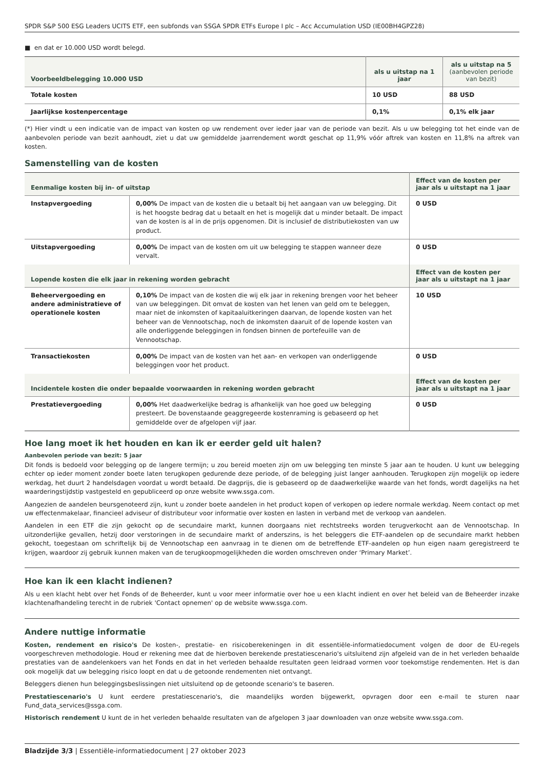SPDR S&P 500 ESG Leaders UCITS ETF, een subfonds van SSGA SPDR ETFs Europe I plc – Acc Accumulation USD (IE00BH4GPZ28)
■ en dat er 10.000 USD wordt belegd.
| Voorbeeldbelegging 10.000 USD | als u uitstap na 1 jaar | als u uitstap na 5 (aanbevolen periode van bezit) |
| --- | --- | --- |
| Totale kosten | 10 USD | 88 USD |
| Jaarlijkse kostenpercentage | 0,1% | 0,1% elk jaar |
(*) Hier vindt u een indicatie van de impact van kosten op uw rendement over ieder jaar van de periode van bezit. Als u uw belegging tot het einde van de aanbevolen periode van bezit aanhoudt, ziet u dat uw gemiddelde jaarrendement wordt geschat op 11,9% vóór aftrek van kosten en 11,8% na aftrek van kosten.
Samenstelling van de kosten
| Eenmalige kosten bij in- of uitstap | | Effect van de kosten per jaar als u uitstapt na 1 jaar |
| --- | --- | --- |
| Instapvergoeding | 0,00% De impact van de kosten die u betaalt bij het aangaan van uw belegging. Dit is het hoogste bedrag dat u betaalt en het is mogelijk dat u minder betaalt. De impact van de kosten is al in de prijs opgenomen. Dit is inclusief de distributiekosten van uw product. | 0 USD |
| Uitstapvergoeding | 0,00% De impact van de kosten om uit uw belegging te stappen wanneer deze vervalt. | 0 USD |
| Lopende kosten die elk jaar in rekening worden gebracht | | Effect van de kosten per jaar als u uitstapt na 1 jaar |
| Beheervergoeding en andere administratieve of operationele kosten | 0,10% De impact van de kosten die wij elk jaar in rekening brengen voor het beheer van uw beleggingen. Dit omvat de kosten van het lenen van geld om te beleggen, maar niet de inkomsten of kapitaaluitkeringen daarvan, de lopende kosten van het beheer van de Vennootschap, noch de inkomsten daaruit of de lopende kosten van alle onderliggende beleggingen in fondsen binnen de portefeuille van de Vennootschap. | 10 USD |
| Transactiekosten | 0,00% De impact van de kosten van het aan- en verkopen van onderliggende beleggingen voor het product. | 0 USD |
| Incidentele kosten die onder bepaalde voorwaarden in rekening worden gebracht | | Effect van de kosten per jaar als u uitstapt na 1 jaar |
| Prestatievergoeding | 0,00% Het daadwerkelijke bedrag is afhankelijk van hoe goed uw belegging presteert. De bovenstaande geaggregeerde kostenraming is gebaseerd op het gemiddelde over de afgelopen vijf jaar. | 0 USD |
Hoe lang moet ik het houden en kan ik er eerder geld uit halen?
Aanbevolen periode van bezit: 5 jaar
Dit fonds is bedoeld voor belegging op de langere termijn; u zou bereid moeten zijn om uw belegging ten minste 5 jaar aan te houden. U kunt uw belegging echter op ieder moment zonder boete laten terugkopen gedurende deze periode, of de belegging juist langer aanhouden. Terugkopen zijn mogelijk op iedere werkdag, het duurt 2 handelsdagen voordat u wordt betaald. De dagprijs, die is gebaseerd op de daadwerkelijke waarde van het fonds, wordt dagelijks na het waarderingstijdstip vastgesteld en gepubliceerd op onze website www.ssga.com.
Aangezien de aandelen beursgenoteerd zijn, kunt u zonder boete aandelen in het product kopen of verkopen op iedere normale werkdag. Neem contact op met uw effectenmakelaar, financieel adviseur of distributeur voor informatie over kosten en lasten in verband met de verkoop van aandelen.
Aandelen in een ETF die zijn gekocht op de secundaire markt, kunnen doorgaans niet rechtstreeks worden terugverkocht aan de Vennootschap. In uitzonderlijke gevallen, hetzij door verstoringen in de secundaire markt of anderszins, is het beleggers die ETF-aandelen op de secundaire markt hebben gekocht, toegestaan om schriftelijk bij de Vennootschap een aanvraag in te dienen om de betreffende ETF-aandelen op hun eigen naam geregistreerd te krijgen, waardoor zij gebruik kunnen maken van de terugkoopmogelijkheden die worden omschreven onder ‘Primary Market’.
Hoe kan ik een klacht indienen?
Als u een klacht hebt over het Fonds of de Beheerder, kunt u voor meer informatie over hoe u een klacht indient en over het beleid van de Beheerder inzake klachtenafhandeling terecht in de rubriek 'Contact opnemen' op de website www.ssga.com.
Andere nuttige informatie
Kosten, rendement en risico's De kosten-, prestatie- en risicoberekeningen in dit essentiële-informatiedocument volgen de door de EU-regels voorgeschreven methodologie. Houd er rekening mee dat de hierboven berekende prestatiescenario's uitsluitend zijn afgeleid van de in het verleden behaalde prestaties van de aandelenkoers van het Fonds en dat in het verleden behaalde resultaten geen leidraad vormen voor toekomstige rendementen. Het is dan ook mogelijk dat uw belegging risico loopt en dat u de getoonde rendementen niet ontvangt.
Beleggers dienen hun beleggingsbeslissingen niet uitsluitend op de getoonde scenario's te baseren.
Prestatiescenario's U kunt eerdere prestatiescenario's, die maandelijks worden bijgewerkt, opvragen door een e-mail te sturen naar Fund_data_services@ssga.com.
Historisch rendement U kunt de in het verleden behaalde resultaten van de afgelopen 3 jaar downloaden van onze website www.ssga.com.
Bladzijde 3/3 | Essentiële-informatiedocument | 27 oktober 2023